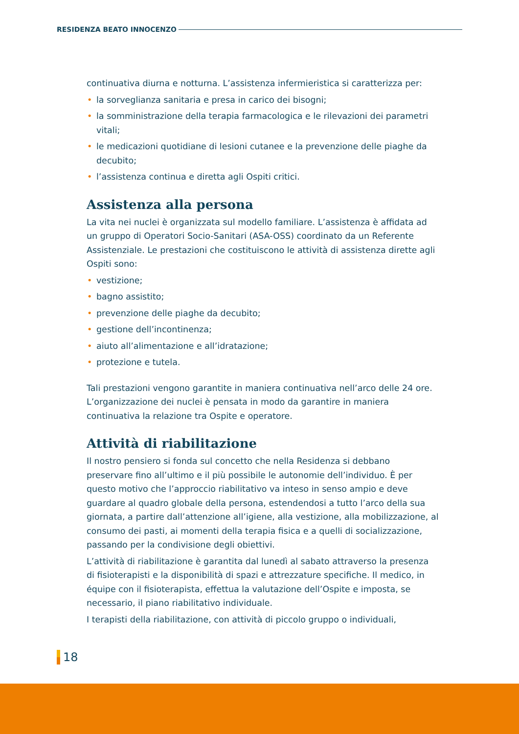RESIDENZA BEATO INNOCENZO
continuativa diurna e notturna. L’assistenza infermieristica si caratterizza per:
la sorveglianza sanitaria e presa in carico dei bisogni;
la somministrazione della terapia farmacologica e le rilevazioni dei parametri vitali;
le medicazioni quotidiane di lesioni cutanee e la prevenzione delle piaghe da decubito;
l’assistenza continua e diretta agli Ospiti critici.
Assistenza alla persona
La vita nei nuclei è organizzata sul modello familiare. L’assistenza è affidata ad un gruppo di Operatori Socio-Sanitari (ASA-OSS) coordinato da un Referente Assistenziale. Le prestazioni che costituiscono le attività di assistenza dirette agli Ospiti sono:
vestizione;
bagno assistito;
prevenzione delle piaghe da decubito;
gestione dell’incontinenza;
aiuto all’alimentazione e all’idratazione;
protezione e tutela.
Tali prestazioni vengono garantite in maniera continuativa nell’arco delle 24 ore. L’organizzazione dei nuclei è pensata in modo da garantire in maniera continuativa la relazione tra Ospite e operatore.
Attività di riabilitazione
Il nostro pensiero si fonda sul concetto che nella Residenza si debbano preservare fino all’ultimo e il più possibile le autonomie dell’individuo. È per questo motivo che l’approccio riabilitativo va inteso in senso ampio e deve guardare al quadro globale della persona, estendendosi a tutto l’arco della sua giornata, a partire dall’attenzione all’igiene, alla vestizione, alla mobilizzazione, al consumo dei pasti, ai momenti della terapia fisica e a quelli di socializzazione, passando per la condivisione degli obiettivi.
L’attività di riabilitazione è garantita dal lunedì al sabato attraverso la presenza di fisioterapisti e la disponibilità di spazi e attrezzature specifiche. Il medico, in équipe con il fisioterapista, effettua la valutazione dell’Ospite e imposta, se necessario, il piano riabilitativo individuale.
I terapisti della riabilitazione, con attività di piccolo gruppo o individuali,
18